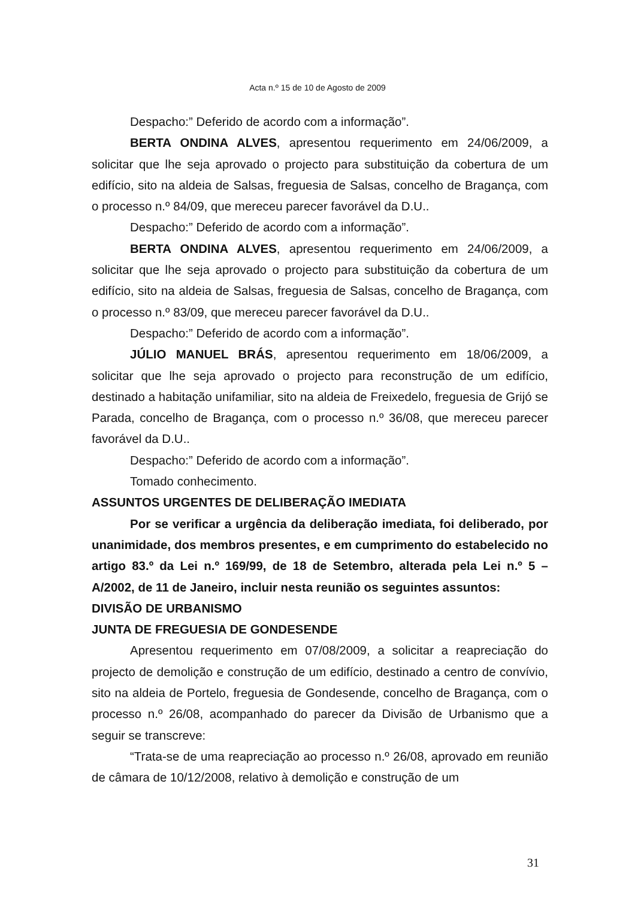Acta n.º 15 de 10 de Agosto de 2009
Despacho:” Deferido de acordo com a informação”.
BERTA ONDINA ALVES, apresentou requerimento em 24/06/2009, a solicitar que lhe seja aprovado o projecto para substituição da cobertura de um edifício, sito na aldeia de Salsas, freguesia de Salsas, concelho de Bragança, com o processo n.º 84/09, que mereceu parecer favorável da D.U..
Despacho:” Deferido de acordo com a informação”.
BERTA ONDINA ALVES, apresentou requerimento em 24/06/2009, a solicitar que lhe seja aprovado o projecto para substituição da cobertura de um edifício, sito na aldeia de Salsas, freguesia de Salsas, concelho de Bragança, com o processo n.º 83/09, que mereceu parecer favorável da D.U..
Despacho:” Deferido de acordo com a informação”.
JÚLIO MANUEL BRÁS, apresentou requerimento em 18/06/2009, a solicitar que lhe seja aprovado o projecto para reconstrução de um edifício, destinado a habitação unifamiliar, sito na aldeia de Freixedelo, freguesia de Grijó se Parada, concelho de Bragança, com o processo n.º 36/08, que mereceu parecer favorável da D.U..
Despacho:” Deferido de acordo com a informação”.
Tomado conhecimento.
ASSUNTOS URGENTES DE DELIBERAÇÃO IMEDIATA
Por se verificar a urgência da deliberação imediata, foi deliberado, por unanimidade, dos membros presentes, e em cumprimento do estabelecido no artigo 83.º da Lei n.º 169/99, de 18 de Setembro, alterada pela Lei n.º 5 – A/2002, de 11 de Janeiro, incluir nesta reunião os seguintes assuntos:
DIVISÃO DE URBANISMO
JUNTA DE FREGUESIA DE GONDESENDE
Apresentou requerimento em 07/08/2009, a solicitar a reapreciação do projecto de demolição e construção de um edifício, destinado a centro de convívio, sito na aldeia de Portelo, freguesia de Gondesende, concelho de Bragança, com o processo n.º 26/08, acompanhado do parecer da Divisão de Urbanismo que a seguir se transcreve:
“Trata-se de uma reapreciação ao processo n.º 26/08, aprovado em reunião de câmara de 10/12/2008, relativo à demolição e construção de um
31